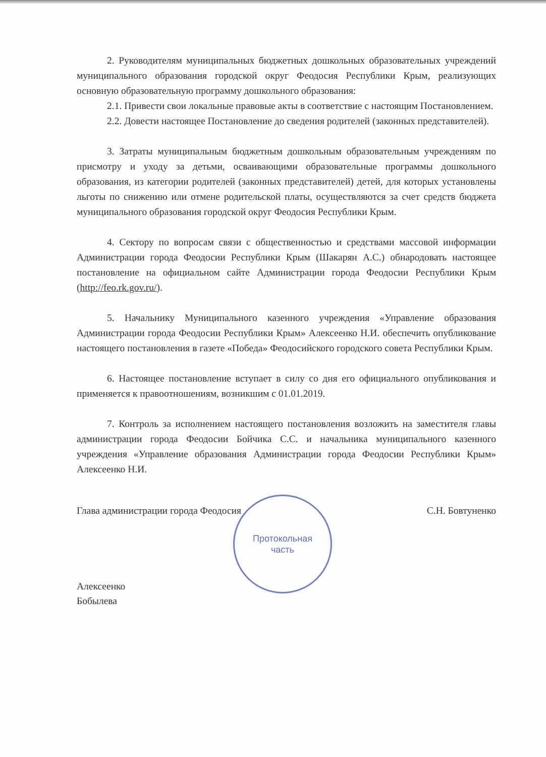Протокольная
часть
2. Руководителям муниципальных бюджетных дошкольных образовательных учреждений муниципального образования городской округ Феодосия Республики Крым, реализующих основную образовательную программу дошкольного образования:
2.1. Привести свои локальные правовые акты в соответствие с настоящим Постановлением.
2.2. Довести настоящее Постановление до сведения родителей (законных представителей).
3. Затраты муниципальным бюджетным дошкольным образовательным учреждениям по присмотру и уходу за детьми, осваивающими образовательные программы дошкольного образования, из категории родителей (законных представителей) детей, для которых установлены льготы по снижению или отмене родительской платы, осуществляются за счет средств бюджета муниципального образования городской округ Феодосия Республики Крым.
4. Сектору по вопросам связи с общественностью и средствами массовой информации Администрации города Феодосии Республики Крым (Шакарян А.С.) обнародовать настоящее постановление на официальном сайте Администрации города Феодосии Республики Крым (http://feo.rk.gov.ru/).
5. Начальнику Муниципального казенного учреждения «Управление образования Администрации города Феодосии Республики Крым» Алексеенко Н.И. обеспечить опубликование настоящего постановления в газете «Победа» Феодосийского городского совета Республики Крым.
6. Настоящее постановление вступает в силу со дня его официального опубликования и применяется к правоотношениям, возникшим с 01.01.2019.
7. Контроль за исполнением настоящего постановления возложить на заместителя главы администрации города Феодосии Бойчика С.С. и начальника муниципального казенного учреждения «Управление образования Администрации города Феодосии Республики Крым» Алексеенко Н.И.
Глава администрации города Феодосия С.Н. Бовтуненко
Алексеенко
Бобылева